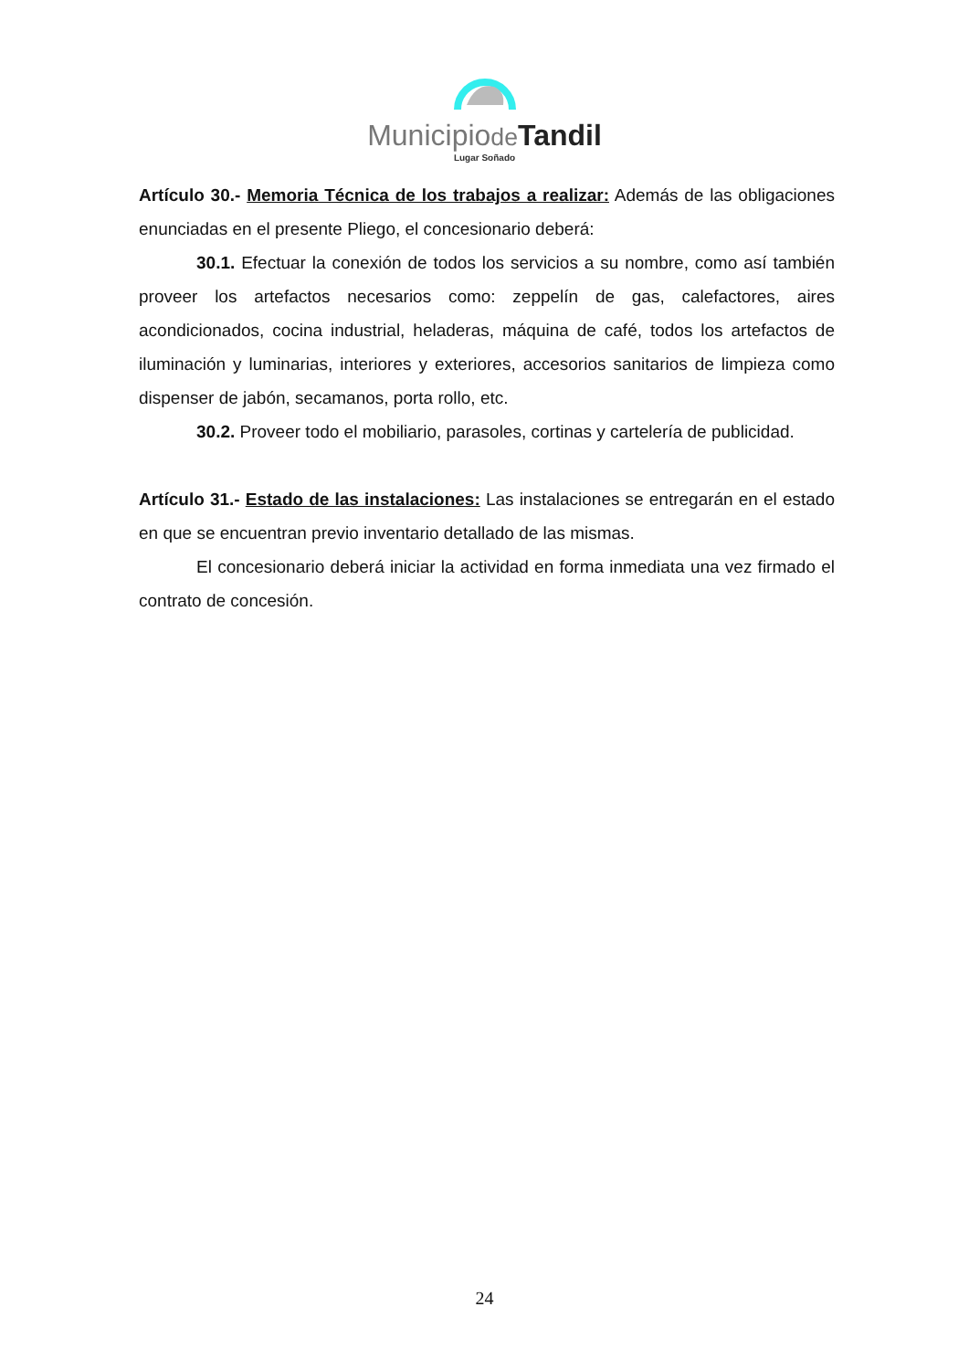Municipiode Tandil
Lugar Soñado
Artículo 30.- Memoria Técnica de los trabajos a realizar: Además de las obligaciones enunciadas en el presente Pliego, el concesionario deberá:
30.1. Efectuar la conexión de todos los servicios a su nombre, como así también proveer los artefactos necesarios como: zeppelín de gas, calefactores, aires acondicionados, cocina industrial, heladeras, máquina de café, todos los artefactos de iluminación y luminarias, interiores y exteriores, accesorios sanitarios de limpieza como dispenser de jabón, secamanos, porta rollo, etc.
30.2. Proveer todo el mobiliario, parasoles, cortinas y cartelería de publicidad.
Artículo 31.- Estado de las instalaciones: Las instalaciones se entregarán en el estado en que se encuentran previo inventario detallado de las mismas.
El concesionario deberá iniciar la actividad en forma inmediata una vez firmado el contrato de concesión.
24